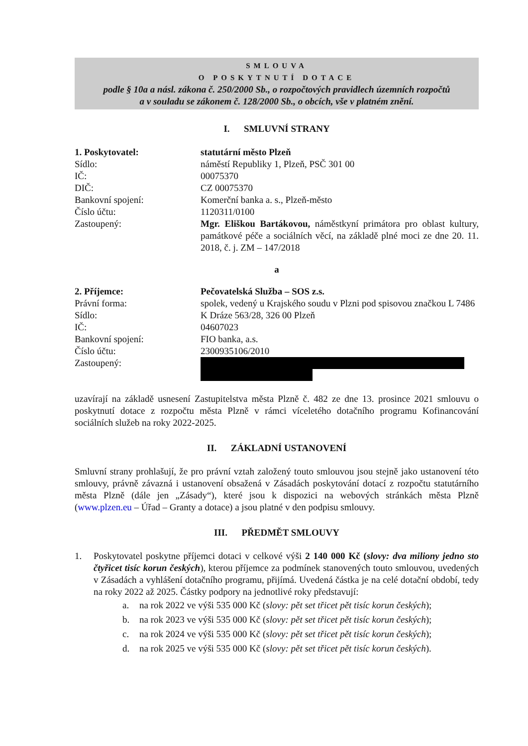SMLOUVA
O POSKYTNUTÍ DOTACE
podle § 10a a násl. zákona č. 250/2000 Sb., o rozpočtových pravidlech územních rozpočtů
a v souladu se zákonem č. 128/2000 Sb., o obcích, vše v platném znění.
I. SMLUVNÍ STRANY
1. Poskytovatel: statutární město Plzeň
Sídlo: náměstí Republiky 1, Plzeň, PSČ 301 00
IČ: 00075370
DIČ: CZ 00075370
Bankovní spojení: Komerční banka a. s., Plzeň-město
Číslo účtu: 1120311/0100
Zastoupený: Mgr. Eliškou Bartákovou, náměstkyní primátora pro oblast kultury, památkové péče a sociálních věcí, na základě plné moci ze dne 20. 11. 2018, č. j. ZM – 147/2018
a
2. Příjemce: Pečovatelská Služba – SOS z.s.
Právní forma: spolek, vedený u Krajského soudu v Plzni pod spisovou značkou L 7486
Sídlo: K Dráze 563/28, 326 00 Plzeň
IČ: 04607023
Bankovní spojení: FIO banka, a.s.
Číslo účtu: 2300935106/2010
Zastoupený:
uzavírají na základě usnesení Zastupitelstva města Plzně č. 482 ze dne 13. prosince 2021 smlouvu o poskytnutí dotace z rozpočtu města Plzně v rámci víceletého dotačního programu Kofinancování sociálních služeb na roky 2022-2025.
II. ZÁKLADNÍ USTANOVENÍ
Smluvní strany prohlašují, že pro právní vztah založený touto smlouvou jsou stejně jako ustanovení této smlouvy, právně závazná i ustanovení obsažená v Zásadách poskytování dotací z rozpočtu statutárního města Plzně (dále jen „Zásady“), které jsou k dispozici na webových stránkách města Plzně (www.plzen.eu – Úřad – Granty a dotace) a jsou platné v den podpisu smlouvy.
III. PŘEDMĚT SMLOUVY
1.
Poskytovatel poskytne příjemci dotaci v celkové výši 2 140 000 Kč (slovy: dva miliony jedno sto čtyřicet tisíc korun českých), kterou příjemce za podmínek stanovených touto smlouvou, uvedených v Zásadách a vyhlášení dotačního programu, přijímá. Uvedená částka je na celé dotační období, tedy na roky 2022 až 2025. Částky podpory na jednotlivé roky představují:
a. na rok 2022 ve výši 535 000 Kč (slovy: pět set třicet pět tisíc korun českých);
b. na rok 2023 ve výši 535 000 Kč (slovy: pět set třicet pět tisíc korun českých);
c. na rok 2024 ve výši 535 000 Kč (slovy: pět set třicet pět tisíc korun českých);
d. na rok 2025 ve výši 535 000 Kč (slovy: pět set třicet pět tisíc korun českých).